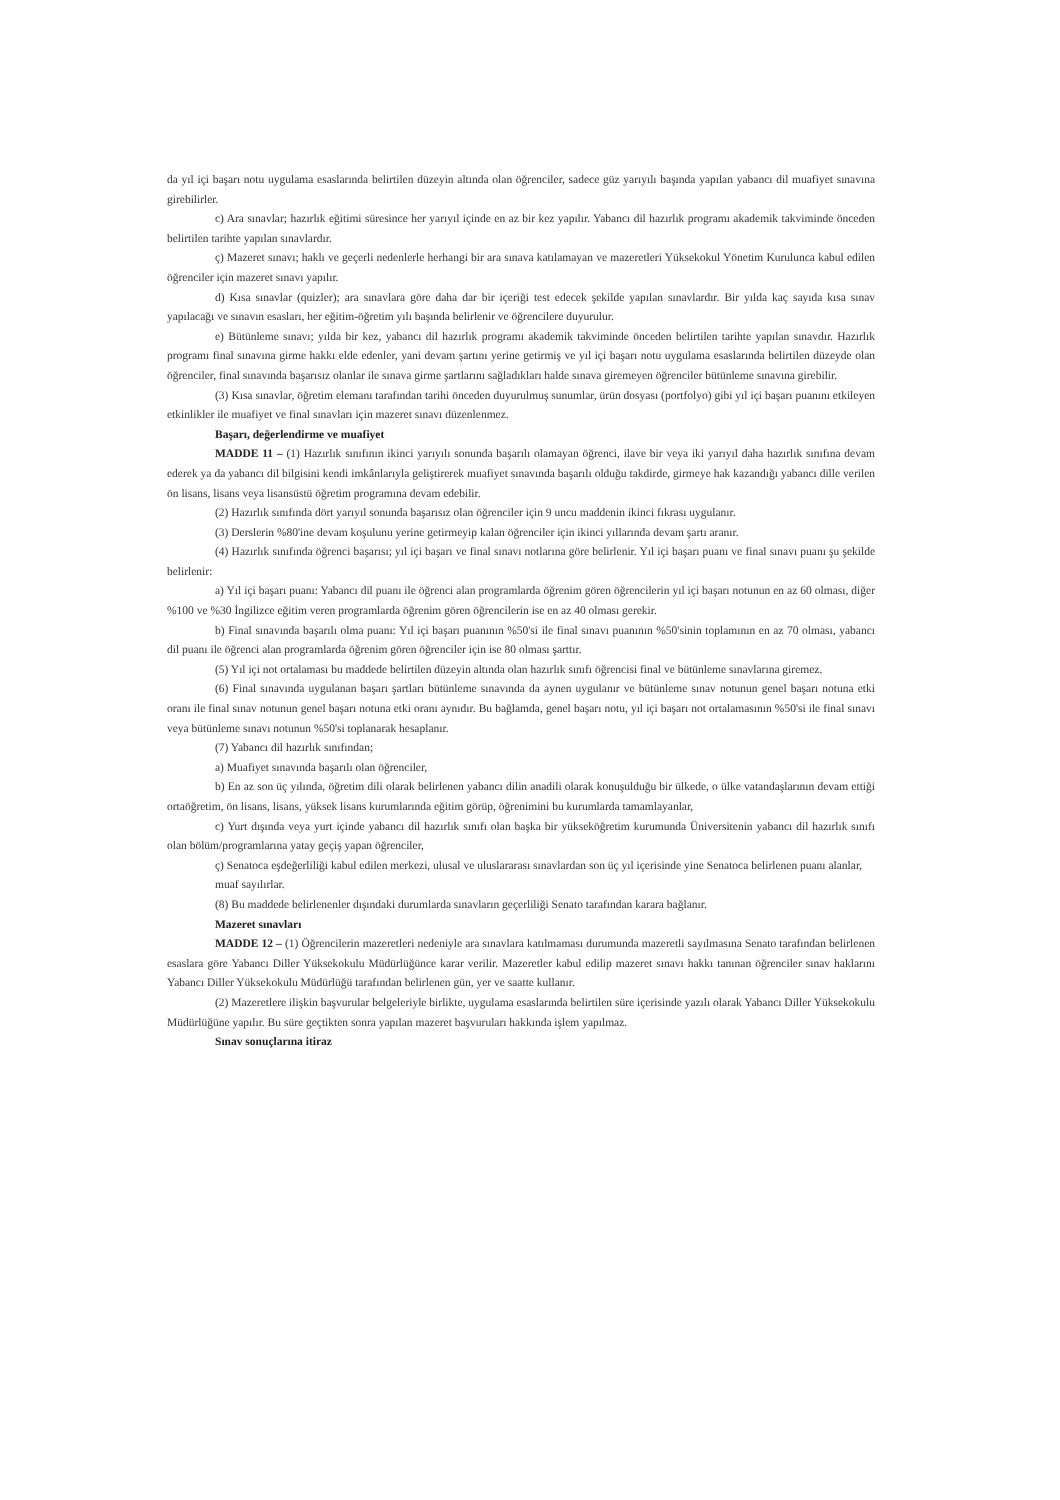da yıl içi başarı notu uygulama esaslarında belirtilen düzeyin altında olan öğrenciler, sadece güz yarıyılı başında yapılan yabancı dil muafiyet sınavına girebilirler.
c) Ara sınavlar; hazırlık eğitimi süresince her yarıyıl içinde en az bir kez yapılır. Yabancı dil hazırlık programı akademik takviminde önceden belirtilen tarihte yapılan sınavlardır.
ç) Mazeret sınavı; haklı ve geçerli nedenlerle herhangi bir ara sınava katılamayan ve mazeretleri Yüksekokul Yönetim Kurulunca kabul edilen öğrenciler için mazeret sınavı yapılır.
d) Kısa sınavlar (quizler); ara sınavlara göre daha dar bir içeriği test edecek şekilde yapılan sınavlardır. Bir yılda kaç sayıda kısa sınav yapılacağı ve sınavın esasları, her eğitim-öğretim yılı başında belirlenir ve öğrencilere duyurulur.
e) Bütünleme sınavı; yılda bir kez, yabancı dil hazırlık programı akademik takviminde önceden belirtilen tarihte yapılan sınavdır. Hazırlık programı final sınavına girme hakkı elde edenler, yani devam şartını yerine getirmiş ve yıl içi başarı notu uygulama esaslarında belirtilen düzeyde olan öğrenciler, final sınavında başarısız olanlar ile sınava girme şartlarını sağladıkları halde sınava giremeyen öğrenciler bütünleme sınavına girebilir.
(3) Kısa sınavlar, öğretim elemanı tarafından tarihi önceden duyurulmuş sunumlar, ürün dosyası (portfolyo) gibi yıl içi başarı puanını etkileyen etkinlikler ile muafiyet ve final sınavları için mazeret sınavı düzenlenmez.
Başarı, değerlendirme ve muafiyet
MADDE 11 – (1) Hazırlık sınıfının ikinci yarıyılı sonunda başarılı olamayan öğrenci, ilave bir veya iki yarıyıl daha hazırlık sınıfına devam ederek ya da yabancı dil bilgisini kendi imkânlarıyla geliştirerek muafiyet sınavında başarılı olduğu takdirde, girmeye hak kazandığı yabancı dille verilen ön lisans, lisans veya lisansüstü öğretim programına devam edebilir.
(2) Hazırlık sınıfında dört yarıyıl sonunda başarısız olan öğrenciler için 9 uncu maddenin ikinci fıkrası uygulanır.
(3) Derslerin %80'ine devam koşulunu yerine getirmeyip kalan öğrenciler için ikinci yıllarında devam şartı aranır.
(4) Hazırlık sınıfında öğrenci başarısı; yıl içi başarı ve final sınavı notlarına göre belirlenir. Yıl içi başarı puanı ve final sınavı puanı şu şekilde belirlenir:
a) Yıl içi başarı puanı: Yabancı dil puanı ile öğrenci alan programlarda öğrenim gören öğrencilerin yıl içi başarı notunun en az 60 olması, diğer %100 ve %30 İngilizce eğitim veren programlarda öğrenim gören öğrencilerin ise en az 40 olması gerekir.
b) Final sınavında başarılı olma puanı: Yıl içi başarı puanının %50'si ile final sınavı puanının %50'sinin toplamının en az 70 olması, yabancı dil puanı ile öğrenci alan programlarda öğrenim gören öğrenciler için ise 80 olması şarttır.
(5) Yıl içi not ortalaması bu maddede belirtilen düzeyin altında olan hazırlık sınıfı öğrencisi final ve bütünleme sınavlarına giremez.
(6) Final sınavında uygulanan başarı şartları bütünleme sınavında da aynen uygulanır ve bütünleme sınav notunun genel başarı notuna etki oranı ile final sınav notunun genel başarı notuna etki oranı aynıdır. Bu bağlamda, genel başarı notu, yıl içi başarı not ortalamasının %50'si ile final sınavı veya bütünleme sınavı notunun %50'si toplanarak hesaplanır.
(7) Yabancı dil hazırlık sınıfından;
a) Muafiyet sınavında başarılı olan öğrenciler,
b) En az son üç yılında, öğretim dili olarak belirlenen yabancı dilin anadili olarak konuşulduğu bir ülkede, o ülke vatandaşlarının devam ettiği ortaöğretim, ön lisans, lisans, yüksek lisans kurumlarında eğitim görüp, öğrenimini bu kurumlarda tamamlayanlar,
c) Yurt dışında veya yurt içinde yabancı dil hazırlık sınıfı olan başka bir yükseköğretim kurumunda Üniversitenin yabancı dil hazırlık sınıfı olan bölüm/programlarına yatay geçiş yapan öğrenciler,
ç) Senatoca eşdeğerliliği kabul edilen merkezi, ulusal ve uluslararası sınavlardan son üç yıl içerisinde yine Senatoca belirlenen puanı alanlar,
muaf sayılırlar.
(8) Bu maddede belirlenenler dışındaki durumlarda sınavların geçerliliği Senato tarafından karara bağlanır.
Mazeret sınavları
MADDE 12 – (1) Öğrencilerin mazeretleri nedeniyle ara sınavlara katılmaması durumunda mazeretli sayılmasına Senato tarafından belirlenen esaslara göre Yabancı Diller Yüksekokulu Müdürlüğünce karar verilir. Mazeretler kabul edilip mazeret sınavı hakkı tanınan öğrenciler sınav haklarını Yabancı Diller Yüksekokulu Müdürlüğü tarafından belirlenen gün, yer ve saatte kullanır.
(2) Mazeretlere ilişkin başvurular belgeleriyle birlikte, uygulama esaslarında belirtilen süre içerisinde yazılı olarak Yabancı Diller Yüksekokulu Müdürlüğüne yapılır. Bu süre geçtikten sonra yapılan mazeret başvuruları hakkında işlem yapılmaz.
Sınav sonuçlarına itiraz